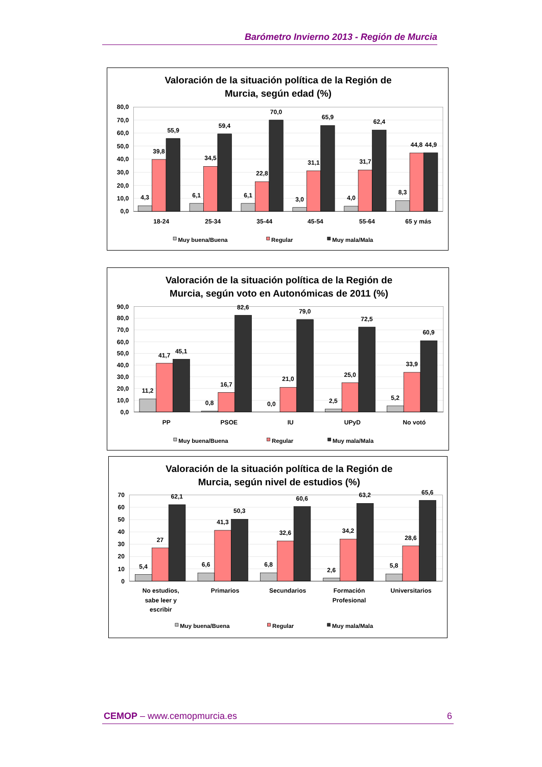Barómetro Invierno 2013 - Región de Murcia
Valoración de la situación política de la Región de
Murcia, según edad (%)
80,0
70,0
60,0
50,0
40,0
30,0
20,0
10,0
0,0
4,3
39,8
55,9
6,1
34,5
59,4
6,1
22,8
70,0
3,0
31,1
65,9
4,0
31,7
62,4
8,3
44,8
44,9
18-24
25-34
35-44
45-54
55-64
65 y más
Muy buena/Buena
Regular
Muy mala/Mala
Valoración de la situación política de la Región de
Murcia, según voto en Autonómicas de 2011 (%)
90,0
80,0
70,0
60,0
50,0
40,0
30,0
20,0
10,0
0,0
11,2
41,7
45,1
0,8
16,7
82,6
0,0
21,0
79,0
2,5
25,0
72,5
5,2
33,9
60,9
PP
PSOE
IU
UPyD
No votó
Muy buena/Buena
Regular
Muy mala/Mala
Valoración de la situación política de la Región de
Murcia, según nivel de estudios (%)
70
60
50
40
30
20
10
0
5,4
27
62,1
6,6
41,3
50,3
6,8
32,6
60,6
2,6
34,2
63,2
5,8
28,6
65,6
No estudios,
sabe leer y
escribir
Primarios
Secundarios
Formación
Profesional
Universitarios
Muy buena/Buena
Regular
Muy mala/Mala
CEMOP – www.cemopmurcia.es 6